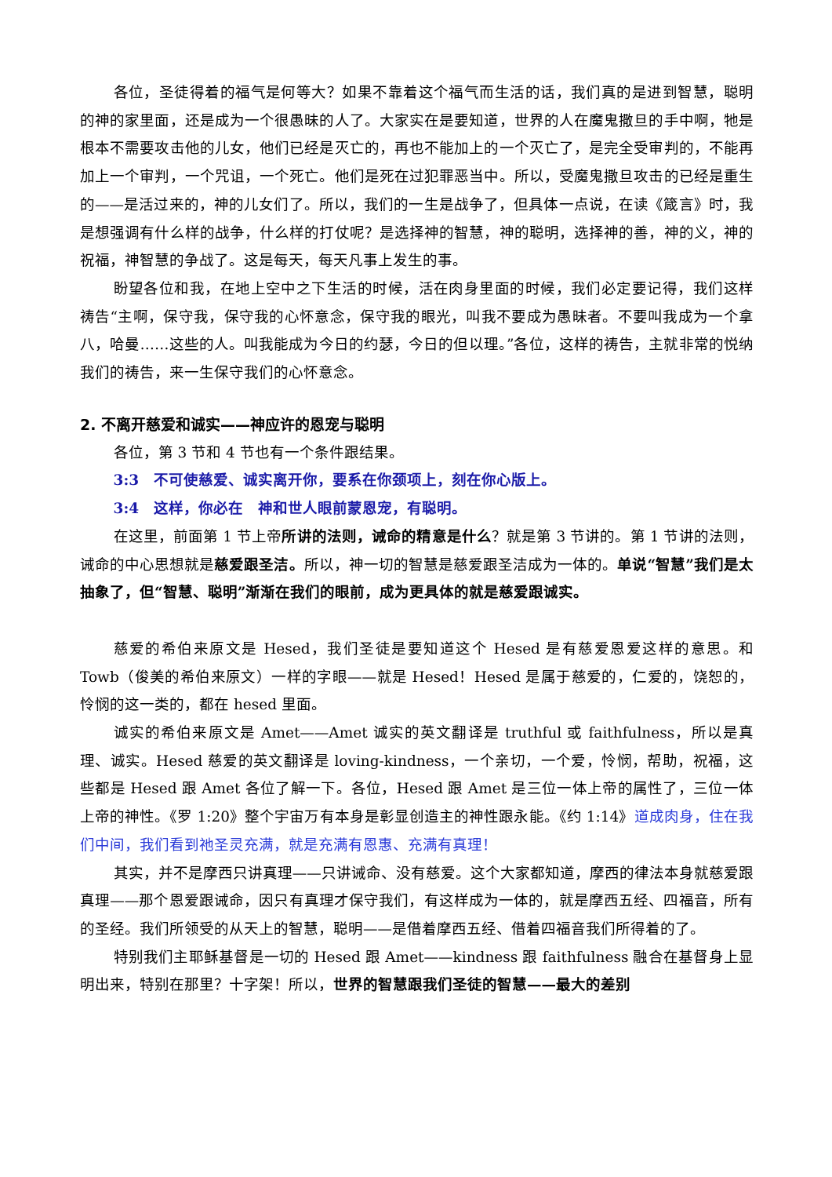各位，圣徒得着的福气是何等大？如果不靠着这个福气而生活的话，我们真的是进到智慧，聪明的神的家里面，还是成为一个很愚昧的人了。大家实在是要知道，世界的人在魔鬼撒旦的手中啊，牠是根本不需要攻击他的儿女，他们已经是灭亡的，再也不能加上的一个灭亡了，是完全受审判的，不能再加上一个审判，一个咒诅，一个死亡。他们是死在过犯罪恶当中。所以，受魔鬼撒旦攻击的已经是重生的——是活过来的，神的儿女们了。所以，我们的一生是战争了，但具体一点说，在读《箴言》时，我是想强调有什么样的战争，什么样的打仗呢？是选择神的智慧，神的聪明，选择神的善，神的义，神的祝福，神智慧的争战了。这是每天，每天凡事上发生的事。
盼望各位和我，在地上空中之下生活的时候，活在肉身里面的时候，我们必定要记得，我们这样祷告“主啊，保守我，保守我的心怀意念，保守我的眼光，叫我不要成为愚昧者。不要叫我成为一个拿八，哈曼……这些的人。叫我能成为今日的约瑟，今日的但以理。”各位，这样的祷告，主就非常的悦纳我们的祷告，来一生保守我们的心怀意念。
2. 不离开慈爱和诚实——神应许的恩宠与聪明
各位，第 3 节和 4 节也有一个条件跟结果。
3:3　不可使慈爱、诚实离开你，要系在你颈项上，刻在你心版上。
3:4　这样，你必在　神和世人眼前蒙恩宠，有聪明。
在这里，前面第 1 节上帝所讲的法则，诫命的精意是什么？就是第 3 节讲的。第 1 节讲的法则，诫命的中心思想就是慈爱跟圣洁。所以，神一切的智慧是慈爱跟圣洁成为一体的。单说“智慧”我们是太抽象了，但“智慧、聪明”渐渐在我们的眼前，成为更具体的就是慈爱跟诚实。
慈爱的希伯来原文是 Hesed，我们圣徒是要知道这个 Hesed 是有慈爱恩爱这样的意思。和 Towb（俊美的希伯来原文）一样的字眼——就是 Hesed！Hesed 是属于慈爱的，仁爱的，饶恕的，怜悯的这一类的，都在 hesed 里面。
诚实的希伯来原文是 Amet——Amet 诚实的英文翻译是 truthful 或 faithfulness，所以是真理、诚实。Hesed 慈爱的英文翻译是 loving-kindness，一个亲切，一个爱，怜悯，帮助，祝福，这些都是 Hesed 跟 Amet 各位了解一下。各位，Hesed 跟 Amet 是三位一体上帝的属性了，三位一体上帝的神性。《罗 1:20》整个宇宙万有本身是彰显创造主的神性跟永能。《约 1:14》道成肉身，住在我们中间，我们看到祂圣灵充满，就是充满有恩惠、充满有真理！
其实，并不是摩西只讲真理——只讲诫命、没有慈爱。这个大家都知道，摩西的律法本身就慈爱跟真理——那个恩爱跟诫命，因只有真理才保守我们，有这样成为一体的，就是摩西五经、四福音，所有的圣经。我们所领受的从天上的智慧，聪明——是借着摩西五经、借着四福音我们所得着的了。
特别我们主耶稣基督是一切的 Hesed 跟 Amet——kindness 跟 faithfulness 融合在基督身上显明出来，特别在那里？十字架！所以，世界的智慧跟我们圣徒的智慧——最大的差别